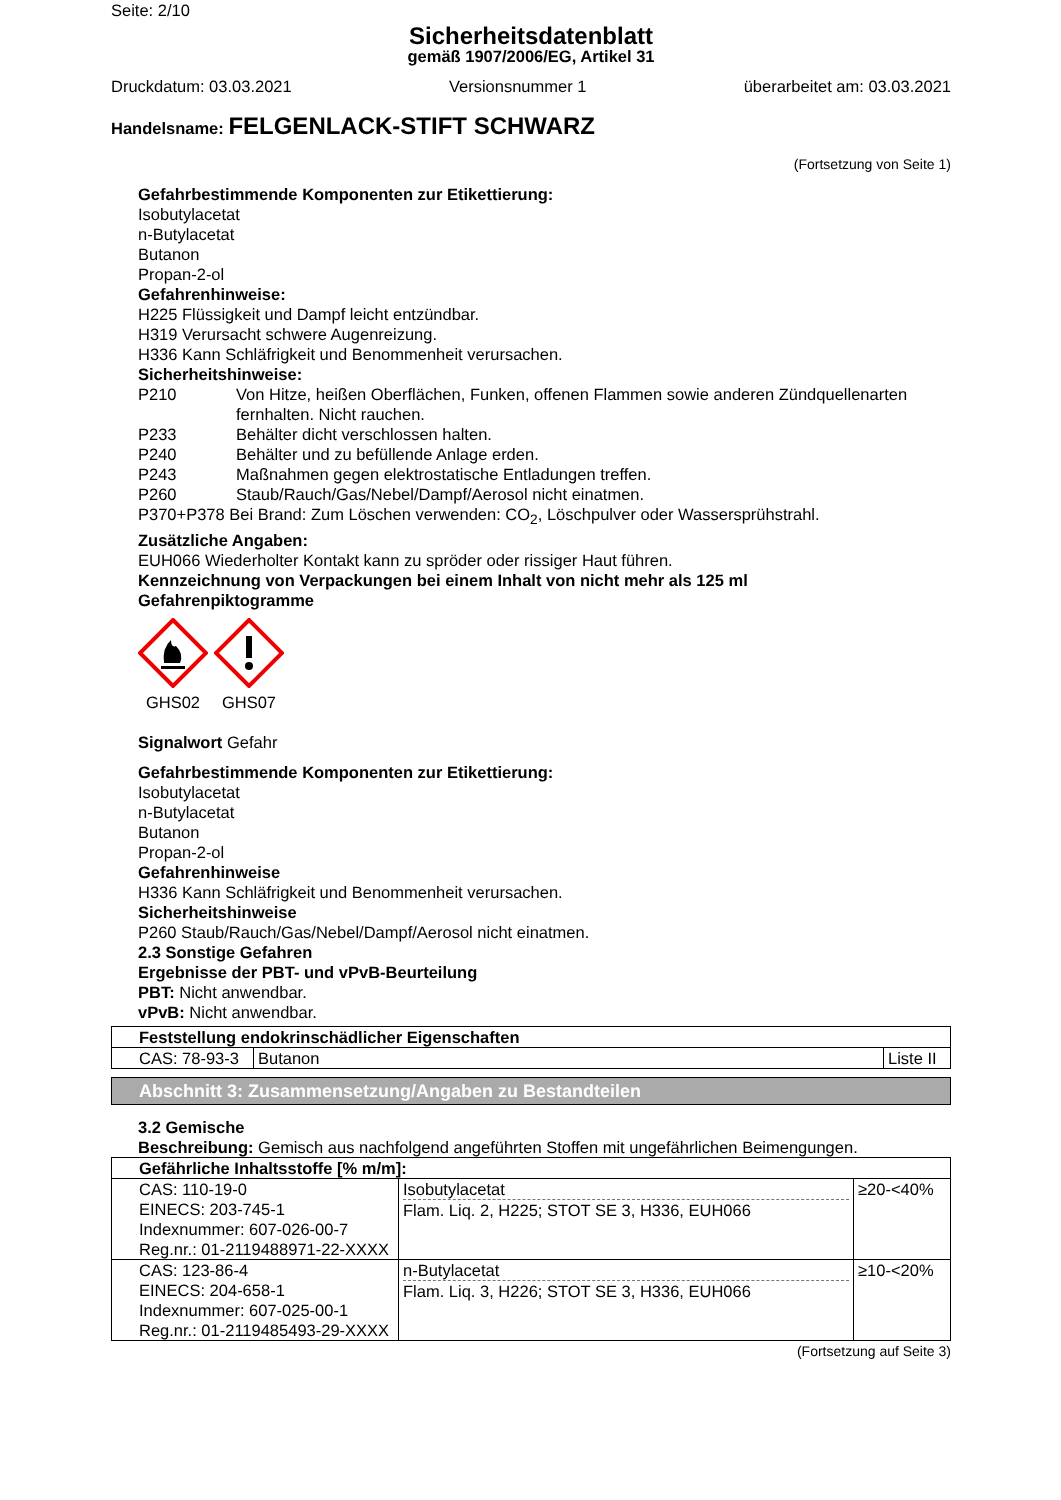Seite: 2/10
Sicherheitsdatenblatt
gemäß 1907/2006/EG, Artikel 31
Druckdatum: 03.03.2021 Versionsnummer 1 überarbeitet am: 03.03.2021
Handelsname: FELGENLACK-STIFT SCHWARZ
(Fortsetzung von Seite 1)
Gefahrbestimmende Komponenten zur Etikettierung:
Isobutylacetat
n-Butylacetat
Butanon
Propan-2-ol
Gefahrenhinweise:
H225 Flüssigkeit und Dampf leicht entzündbar.
H319 Verursacht schwere Augenreizung.
H336 Kann Schläfrigkeit und Benommenheit verursachen.
Sicherheitshinweise:
P210 Von Hitze, heißen Oberflächen, Funken, offenen Flammen sowie anderen Zündquellenarten fernhalten. Nicht rauchen. P233 Behälter dicht verschlossen halten. P240 Behälter und zu befüllende Anlage erden. P243 Maßnahmen gegen elektrostatische Entladungen treffen. P260 Staub/Rauch/Gas/Nebel/Dampf/Aerosol nicht einatmen.
P370+P378 Bei Brand: Zum Löschen verwenden: CO<sub>2</sub>, Löschpulver oder Wassersprühstrahl.
Zusätzliche Angaben:
EUH066 Wiederholter Kontakt kann zu spröder oder rissiger Haut führen.
Kennzeichnung von Verpackungen bei einem Inhalt von nicht mehr als 125 ml
Gefahrenpiktogramme
GHS02
GHS07
Signalwort Gefahr
Gefahrbestimmende Komponenten zur Etikettierung:
Isobutylacetat
n-Butylacetat
Butanon
Propan-2-ol
Gefahrenhinweise
H336 Kann Schläfrigkeit und Benommenheit verursachen.
Sicherheitshinweise
P260 Staub/Rauch/Gas/Nebel/Dampf/Aerosol nicht einatmen.
2.3 Sonstige Gefahren
Ergebnisse der PBT- und vPvB-Beurteilung
PBT: Nicht anwendbar.
vPvB: Nicht anwendbar.
| Feststellung endokrinschädlicher Eigenschaften | | |
| CAS: 78-93-3 | Butanon | Liste II |
Abschnitt 3: Zusammensetzung/Angaben zu Bestandteilen
3.2 Gemische
Beschreibung: Gemisch aus nachfolgend angeführten Stoffen mit ungefährlichen Beimengungen.
| Gefährliche Inhaltsstoffe [% m/m]: | | |
| CAS: 110-19-0 EINECS: 203-745-1 Indexnummer: 607-026-00-7 Reg.nr.: 01-2119488971-22-XXXX | Isobutylacetat Flam. Liq. 2, H225; STOT SE 3, H336, EUH066 | ≥20-<40% |
| CAS: 123-86-4 EINECS: 204-658-1 Indexnummer: 607-025-00-1 Reg.nr.: 01-2119485493-29-XXXX | n-Butylacetat Flam. Liq. 3, H226; STOT SE 3, H336, EUH066 | ≥10-<20% |
(Fortsetzung auf Seite 3)